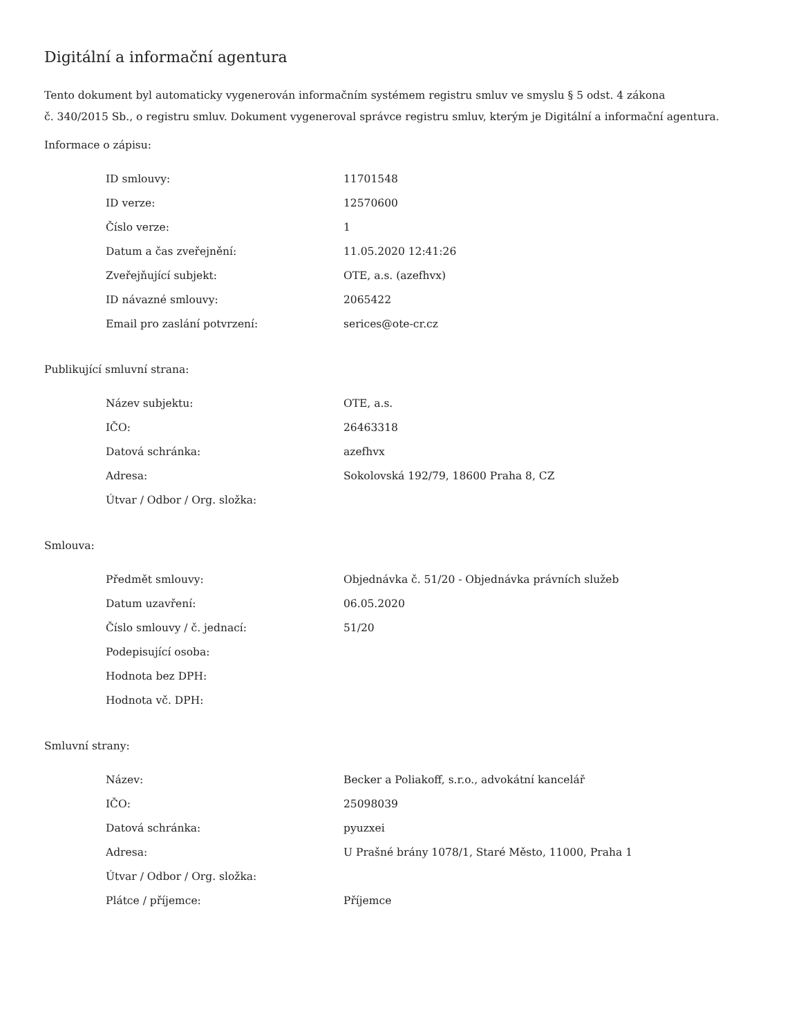Digitální a informační agentura
Tento dokument byl automaticky vygenerován informačním systémem registru smluv ve smyslu § 5 odst. 4 zákona
č. 340/2015 Sb., o registru smluv. Dokument vygeneroval správce registru smluv, kterým je Digitální a informační agentura.
Informace o zápisu:
| ID smlouvy: | 11701548 |
| ID verze: | 12570600 |
| Číslo verze: | 1 |
| Datum a čas zveřejnění: | 11.05.2020 12:41:26 |
| Zveřejňující subjekt: | OTE, a.s. (azefhvx) |
| ID návazné smlouvy: | 2065422 |
| Email pro zaslání potvrzení: | serices@ote-cr.cz |
Publikující smluvní strana:
| Název subjektu: | OTE, a.s. |
| IČO: | 26463318 |
| Datová schránka: | azefhvx |
| Adresa: | Sokolovská 192/79, 18600 Praha 8, CZ |
| Útvar / Odbor / Org. složka: | |
Smlouva:
| Předmět smlouvy: | Objednávka č. 51/20 - Objednávka právních služeb |
| Datum uzavření: | 06.05.2020 |
| Číslo smlouvy / č. jednací: | 51/20 |
| Podepisující osoba: | |
| Hodnota bez DPH: | |
| Hodnota vč. DPH: | |
Smluvní strany:
| Název: | Becker a Poliakoff, s.r.o., advokátní kancelář |
| IČO: | 25098039 |
| Datová schránka: | pyuzxei |
| Adresa: | U Prašné brány 1078/1, Staré Město, 11000, Praha 1 |
| Útvar / Odbor / Org. složka: | |
| Plátce / příjemce: | Příjemce |